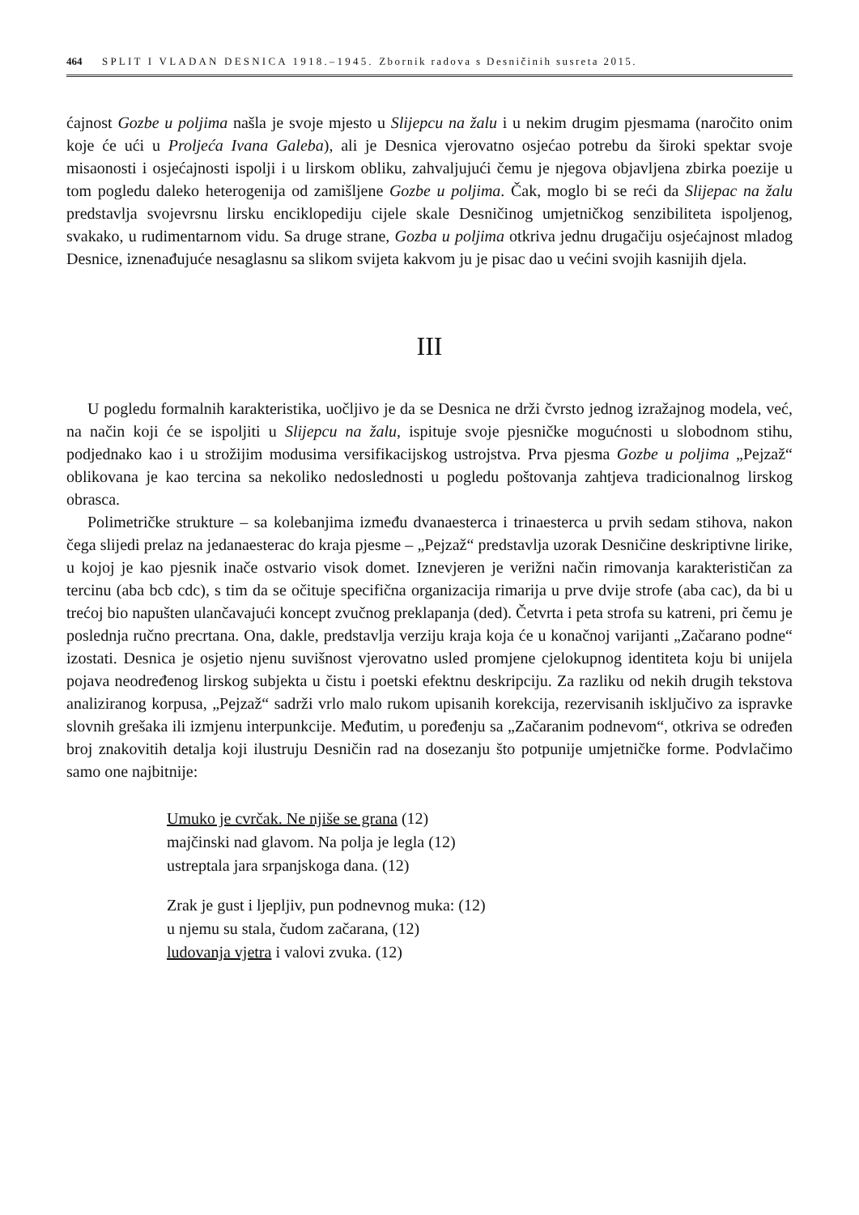464 SPLIT I VLADAN DESNICA 1918.–1945. Zbornik radova s Desničinih susreta 2015.
ćajnost Gozbe u poljima našla je svoje mjesto u Slijepcu na žalu i u nekim drugim pjesmama (naročito onim koje će ući u Proljeća Ivana Galeba), ali je Desnica vjerovatno osjećao potrebu da široki spektar svoje misaonosti i osjećajnosti ispolji i u lirskom obliku, zahvaljujući čemu je njegova objavljena zbirka poezije u tom pogledu daleko heterogenija od zamišljene Gozbe u poljima. Čak, moglo bi se reći da Slijepac na žalu predstavlja svojevrsnu lirsku enciklopediju cijele skale Desničinog umjetničkog senzibiliteta ispoljenog, svakako, u rudimentarnom vidu. Sa druge strane, Gozba u poljima otkriva jednu drugačiju osjećajnost mladog Desnice, iznenađujuće nesaglasnu sa slikom svijeta kakvom ju je pisac dao u većini svojih kasnijih djela.
III
U pogledu formalnih karakteristika, uočljivo je da se Desnica ne drži čvrsto jednog izražajnog modela, već, na način koji će se ispoljiti u Slijepcu na žalu, ispituje svoje pjesničke mogućnosti u slobodnom stihu, podjednako kao i u strožijim modusima versifikacijskog ustrojstva. Prva pjesma Gozbe u poljima „Pejzaž“ oblikovana je kao tercina sa nekoliko nedoslednosti u pogledu poštovanja zahtjeva tradicionalnog lirskog obrasca.
Polimetričke strukture – sa kolebanjima između dvanaesterca i trinaesterca u prvih sedam stihova, nakon čega slijedi prelaz na jedanaesterac do kraja pjesme – „Pejzaž“ predstavlja uzorak Desničine deskriptivne lirike, u kojoj je kao pjesnik inače ostvario visok domet. Iznevjeren je verižni način rimovanja karakterističan za tercinu (aba bcb cdc), s tim da se očituje specifična organizacija rimarija u prve dvije strofe (aba cac), da bi u trećoj bio napušten ulančavajući koncept zvučnog preklapanja (ded). Četvrta i peta strofa su katreni, pri čemu je poslednja ručno precrtana. Ona, dakle, predstavlja verziju kraja koja će u konačnoj varijanti „Začarano podne“ izostati. Desnica je osjetio njenu suvišnost vjerovatno usled promjene cjelokupnog identiteta koju bi unijela pojava neodređenog lirskog subjekta u čistu i poetski efektnu deskripciju. Za razliku od nekih drugih tekstova analiziranog korpusa, „Pejzaž“ sadrži vrlo malo rukom upisanih korekcija, rezervisanih isključivo za ispravke slovnih grešaka ili izmjenu interpunkcije. Međutim, u poređenju sa „Začaranim podnevom“, otkriva se određen broj znakovitih detalja koji ilustruju Desničin rad na dosezanju što potpunije umjetničke forme. Podvlačimo samo one najbitnije:
Umuko je cvrčak. Ne njiše se grana (12)
majčinski nad glavom. Na polja je legla (12)
ustreptala jara srpanjskoga dana. (12)
Zrak je gust i ljepljiv, pun podnevnog muka: (12)
u njemu su stala, čudom začarana, (12)
ludovanja vjetra i valovi zvuka. (12)